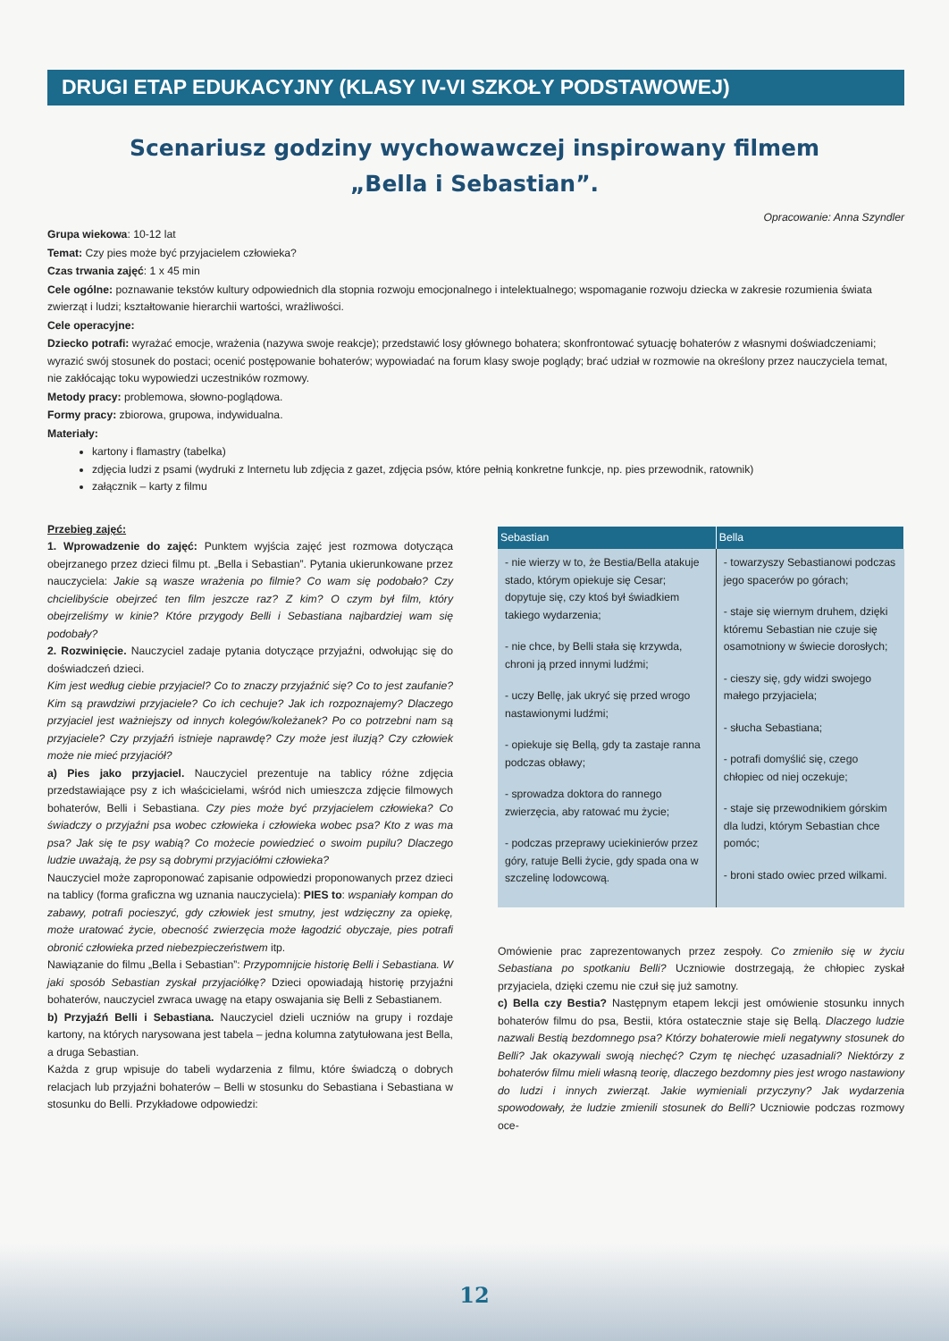DRUGI ETAP EDUKACYJNY (KLASY IV-VI SZKOŁY PODSTAWOWEJ)
Scenariusz godziny wychowawczej inspirowany filmem
„Bella i Sebastian”.
Opracowanie: Anna Szyndler
Grupa wiekowa: 10-12 lat
Temat: Czy pies może być przyjacielem człowieka?
Czas trwania zajęć: 1 x 45 min
Cele ogólne: poznawanie tekstów kultury odpowiednich dla stopnia rozwoju emocjonalnego i intelektualnego; wspomaganie rozwoju dziecka w zakresie rozumienia świata zwierząt i ludzi; kształtowanie hierarchii wartości, wrażliwości.
Cele operacyjne:
Dziecko potrafi: wyrażać emocje, wrażenia (nazywa swoje reakcje); przedstawić losy głównego bohatera; skonfrontować sytuację bohaterów z własnymi doświadczeniami; wyrazić swój stosunek do postaci; ocenić postępowanie bohaterów; wypowiadać na forum klasy swoje poglądy; brać udział w rozmowie na określony przez nauczyciela temat, nie zakłócając toku wypowiedzi uczestników rozmowy.
Metody pracy: problemowa, słowno-poglądowa.
Formy pracy: zbiorowa, grupowa, indywidualna.
Materiały:
kartony i flamastry (tabelka)
zdjęcia ludzi z psami (wydruki z Internetu lub zdjęcia z gazet, zdjęcia psów, które pełnią konkretne funkcje, np. pies przewodnik, ratownik)
załącznik – karty z filmu
Przebieg zajęć:
1. Wprowadzenie do zajęć: Punktem wyjścia zajęć jest rozmowa dotycząca obejrzanego przez dzieci filmu pt. „Bella i Sebastian”. Pytania ukierunkowane przez nauczyciela: Jakie są wasze wrażenia po filmie? Co wam się podobało? Czy chcielibyście obejrzeć ten film jeszcze raz? Z kim? O czym był film, który obejrzeliśmy w kinie? Które przygody Belli i Sebastiana najbardziej wam się podobały?
2. Rozwinięcie. Nauczyciel zadaje pytania dotyczące przyjaźni, odwołując się do doświadczeń dzieci.
Kim jest według ciebie przyjaciel? Co to znaczy przyjaźnić się? Co to jest zaufanie? Kim są prawdziwi przyjaciele? Co ich cechuje? Jak ich rozpoznajemy? Dlaczego przyjaciel jest ważniejszy od innych kolegów/koleżanek? Po co potrzebni nam są przyjaciele? Czy przyjaźń istnieje naprawdę? Czy może jest iluzją? Czy człowiek może nie mieć przyjaciół?
a) Pies jako przyjaciel. Nauczyciel prezentuje na tablicy różne zdjęcia przedstawiające psy z ich właścicielami, wśród nich umieszcza zdjęcie filmowych bohaterów, Belli i Sebastiana. Czy pies może być przyjacielem człowieka? Co świadczy o przyjaźni psa wobec człowieka i człowieka wobec psa? Kto z was ma psa? Jak się te psy wabią? Co możecie powiedzieć o swoim pupilu? Dlaczego ludzie uważają, że psy są dobrymi przyjaciółmi człowieka?
Nauczyciel może zaproponować zapisanie odpowiedzi proponowanych przez dzieci na tablicy (forma graficzna wg uznania nauczyciela): PIES to: wspaniały kompan do zabawy, potrafi pocieszyć, gdy człowiek jest smutny, jest wdzięczny za opiekę, może uratować życie, obecność zwierzęcia może łagodzić obyczaje, pies potrafi obronić człowieka przed niebezpieczeństwem itp.
Nawiązanie do filmu „Bella i Sebastian”: Przypomnijcie historię Belli i Sebastiana. W jaki sposób Sebastian zyskał przyjaciółkę? Dzieci opowiadają historię przyjaźni bohaterów, nauczyciel zwraca uwagę na etapy oswajania się Belli z Sebastianem.
b) Przyjaźń Belli i Sebastiana. Nauczyciel dzieli uczniów na grupy i rozdaje kartony, na których narysowana jest tabela – jedna kolumna zatytułowana jest Bella, a druga Sebastian.
Każda z grup wpisuje do tabeli wydarzenia z filmu, które świadczą o dobrych relacjach lub przyjaźni bohaterów – Belli w stosunku do Sebastiana i Sebastiana w stosunku do Belli. Przykładowe odpowiedzi:
| Sebastian | Bella |
| --- | --- |
| - nie wierzy w to, że Bestia/Bella atakuje stado, którym opiekuje się Cesar; dopytuje się, czy ktoś był świadkiem takiego wydarzenia; - nie chce, by Belli stała się krzywda, chroni ją przed innymi ludźmi; - uczy Bellę, jak ukryć się przed wrogo nastawionymi ludźmi; - opiekuje się Bellą, gdy ta zastaje ranna podczas obławy; - sprowadza doktora do rannego zwierzęcia, aby ratować mu życie; - podczas przeprawy uciekinierów przez góry, ratuje Belli życie, gdy spada ona w szczelinę lodowcową. | - towarzyszy Sebastianowi podczas jego spacerów po górach; - staje się wiernym druhem, dzięki któremu Sebastian nie czuje się osamotniony w świecie dorosłych; - cieszy się, gdy widzi swojego małego przyjaciela; - słucha Sebastiana; - potrafi domyślić się, czego chłopiec od niej oczekuje; - staje się przewodnikiem górskim dla ludzi, którym Sebastian chce pomóc; - broni stado owiec przed wilkami. |
Omówienie prac zaprezentowanych przez zespoły. Co zmieniło się w życiu Sebastiana po spotkaniu Belli? Uczniowie dostrzegają, że chłopiec zyskał przyjaciela, dzięki czemu nie czuł się już samotny.
c) Bella czy Bestia? Następnym etapem lekcji jest omówienie stosunku innych bohaterów filmu do psa, Bestii, która ostatecznie staje się Bellą. Dlaczego ludzie nazwali Bestią bezdomnego psa? Którzy bohaterowie mieli negatywny stosunek do Belli? Jak okazywali swoją niechęć? Czym tę niechęć uzasadniali? Niektórzy z bohaterów filmu mieli własną teorię, dlaczego bezdomny pies jest wrogo nastawiony do ludzi i innych zwierząt. Jakie wymieniali przyczyny? Jak wydarzenia spowodowały, że ludzie zmienili stosunek do Belli? Uczniowie podczas rozmowy oce-
12